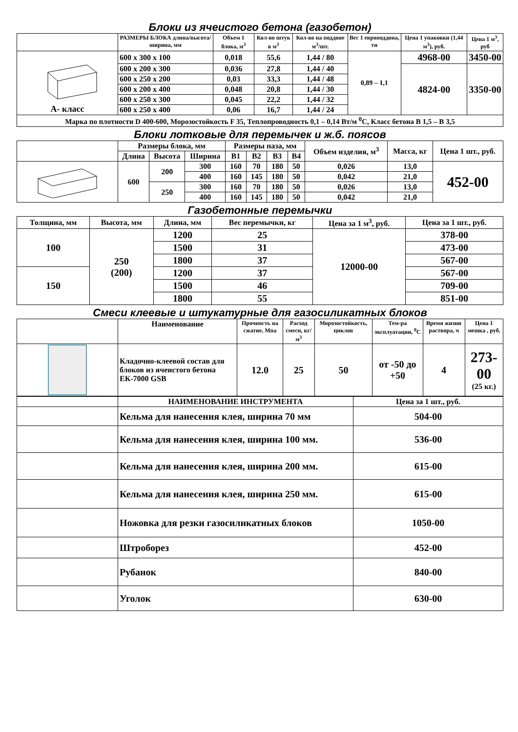Блоки из ячеистого бетона (газобетон)
| | РАЗМЕРЫ БЛОКА длина/высота/ширина, мм | Объем 1 блока, м<sup>3</sup> | Кол-во штук в м<sup>3</sup> | Кол-во на поддоне м<sup>3</sup>/шт. | Вес 1 европоддона, тн | Цена 1 упаковки (1,44 м<sup>3</sup>), руб. | Цена 1 м<sup>3</sup>, руб |
| --- | --- | --- | --- | --- | --- | --- | --- |
| А- класс | 600 х 300 х 100 | 0,018 | 55,6 | 1,44 / 80 | 0,89 – 1,1 | 4968-00 | 3450-00 |
| | 600 х 200 х 300 | 0,036 | 27,8 | 1,44 / 40 | | 4824-00 | 3350-00 |
| | 600 х 250 х 200 | 0,03 | 33,3 | 1,44 / 48 | | | |
| | 600 х 200 х 400 | 0,048 | 20,8 | 1,44 / 30 | | | |
| | 600 х 250 х 300 | 0,045 | 22,2 | 1,44 / 32 | | | |
| | 600 х 250 х 400 | 0,06 | 16,7 | 1,44 / 24 | | | |
| Марка по плотности D 400-600, Морозостойкость F 35, Теплопроводность 0,1 – 0,14 Вт/м <sup>0</sup>С, Класс бетона В 1,5 – В 3,5 | | | | | | | |
Блоки лотковые для перемычек и ж.б. поясов
| | Размеры блока, мм | | | Размеры паза, мм | | | | Объем изделия, м<sup>3</sup> | Масса, кг | Цена 1 шт., руб. |
| --- | --- | --- | --- | --- | --- | --- | --- | --- | --- | --- |
| | Длина | Высота | Ширина | B1 | B2 | B3 | B4 | | | |
| | 600 | 200 | 300 | 160 | 70 | 180 | 50 | 0,026 | 13,0 | 452-00 |
| | | | 400 | 160 | 145 | 180 | 50 | 0,042 | 21,0 | |
| | | 250 | 300 | 160 | 70 | 180 | 50 | 0,026 | 13,0 | |
| | | | 400 | 160 | 145 | 180 | 50 | 0,042 | 21,0 | |
Газобетонные перемычки
| Толщина, мм | Высота, мм | Длина, мм | Вес перемычки, кг | Цена за 1 м<sup>3</sup>, руб. | Цена за 1 шт., руб. |
| --- | --- | --- | --- | --- | --- |
| 100 | 250 (200) | 1200 | 25 | 12000-00 | 378-00 |
| | | 1500 | 31 | | 473-00 |
| | | 1800 | 37 | | 567-00 |
| 150 | | 1200 | 37 | | 567-00 |
| | | 1500 | 46 | | 709-00 |
| | | 1800 | 55 | | 851-00 |
Смеси клеевые и штукатурные для газосиликатных блоков
| | Наименование | Прочность на сжатие, Мпа | Расход смеси, кг/м<sup>3</sup> | Морозостойкость, циклов | Тем-ра эксплуатации, <sup>0</sup>С | Время жизни раствора, ч | Цена 1 мешка , руб. |
| --- | --- | --- | --- | --- | --- | --- | --- |
| | Кладочно-клеевой состав для блоков из ячеистого бетона ЕК-7000 GSB | 12.0 | 25 | 50 | от -50 до +50 | 4 | 273-00 (25 кг.) |
| | НАИМЕНОВАНИЕ ИНСТРУМЕНТА | Цена за 1 шт., руб. |
| --- | --- | --- |
| | Кельма для нанесения клея, ширина 70 мм | 504-00 |
| | Кельма для нанесения клея, ширина 100 мм. | 536-00 |
| | Кельма для нанесения клея, ширина 200 мм. | 615-00 |
| | Кельма для нанесения клея, ширина 250 мм. | 615-00 |
| | Ножовка для резки газосиликатных блоков | 1050-00 |
| | Штроборез | 452-00 |
| | Рубанок | 840-00 |
| | Уголок | 630-00 |